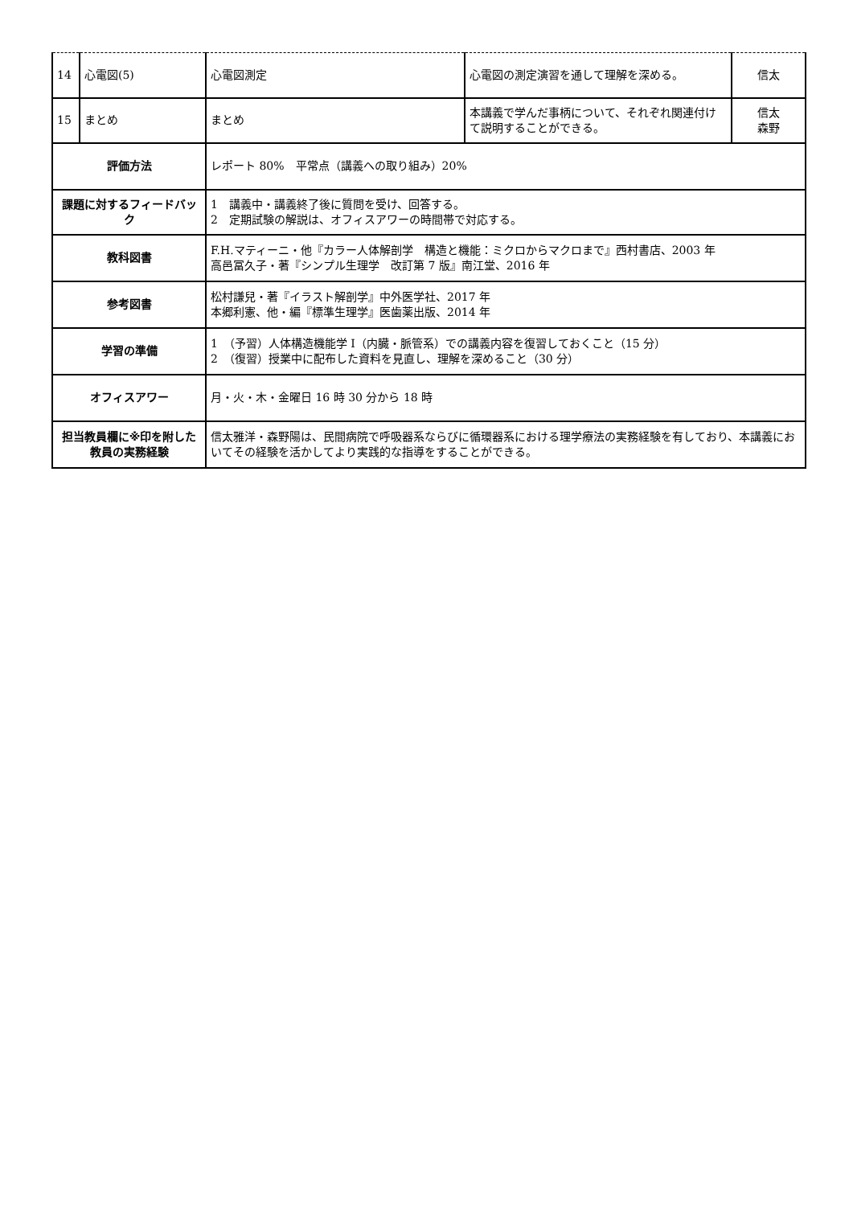| 14 | 心電図(5) | 心電図測定 | 心電図の測定演習を通して理解を深める。 | 信太 |
| 15 | まとめ | まとめ | 本講義で学んだ事柄について、それぞれ関連付けて説明することができる。 | 信太 森野 |
| 評価方法 | | レポート 80% 平常点（講義への取り組み）20% | | |
| 課題に対するフィードバック | | 1 講義中・講義終了後に質問を受け、回答する。 2 定期試験の解説は、オフィスアワーの時間帯で対応する。 | | |
| 教科図書 | | F.H.マティーニ・他『カラー人体解剖学 構造と機能：ミクロからマクロまで』西村書店、2003 年 高邑冨久子・著『シンプル生理学 改訂第 7 版』南江堂、2016 年 | | |
| 参考図書 | | 松村謙兒・著『イラスト解剖学』中外医学社、2017 年 本郷利憲、他・編『標準生理学』医歯薬出版、2014 年 | | |
| 学習の準備 | | 1 （予習）人体構造機能学 I（内臓・脈管系）での講義内容を復習しておくこと（15 分） 2 （復習）授業中に配布した資料を見直し、理解を深めること（30 分） | | |
| オフィスアワー | | 月・火・木・金曜日 16 時 30 分から 18 時 | | |
| 担当教員欄に※印を附した教員の実務経験 | | 信太雅洋・森野陽は、民間病院で呼吸器系ならびに循環器系における理学療法の実務経験を有しており、本講義においてその経験を活かしてより実践的な指導をすることができる。 | | |